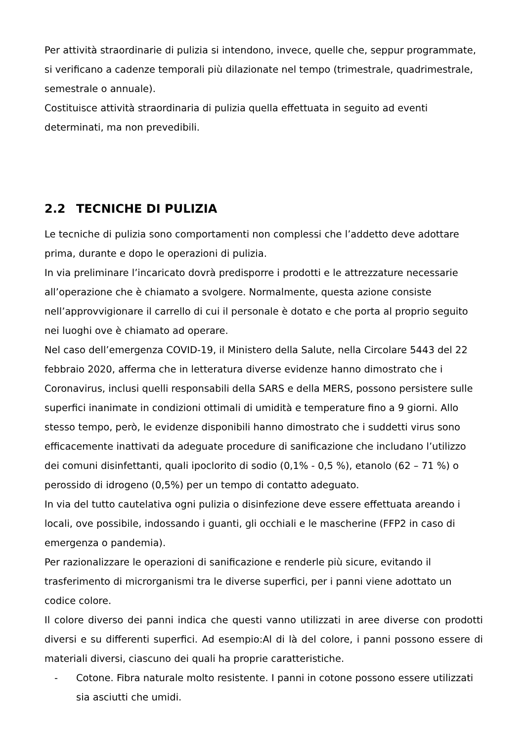Per attività straordinarie di pulizia si intendono, invece, quelle che, seppur programmate, si verificano a cadenze temporali più dilazionate nel tempo (trimestrale, quadrimestrale, semestrale o annuale).
Costituisce attività straordinaria di pulizia quella effettuata in seguito ad eventi determinati, ma non prevedibili.
2.2 TECNICHE DI PULIZIA
Le tecniche di pulizia sono comportamenti non complessi che l’addetto deve adottare prima, durante e dopo le operazioni di pulizia.
In via preliminare l’incaricato dovrà predisporre i prodotti e le attrezzature necessarie all’operazione che è chiamato a svolgere. Normalmente, questa azione consiste nell’approvvigionare il carrello di cui il personale è dotato e che porta al proprio seguito nei luoghi ove è chiamato ad operare.
Nel caso dell’emergenza COVID-19, il Ministero della Salute, nella Circolare 5443 del 22 febbraio 2020, afferma che in letteratura diverse evidenze hanno dimostrato che i Coronavirus, inclusi quelli responsabili della SARS e della MERS, possono persistere sulle superfici inanimate in condizioni ottimali di umidità e temperature fino a 9 giorni. Allo stesso tempo, però, le evidenze disponibili hanno dimostrato che i suddetti virus sono efficacemente inattivati da adeguate procedure di sanificazione che includano l’utilizzo dei comuni disinfettanti, quali ipoclorito di sodio (0,1% - 0,5 %), etanolo (62 – 71 %) o perossido di idrogeno (0,5%) per un tempo di contatto adeguato.
In via del tutto cautelativa ogni pulizia o disinfezione deve essere effettuata areando i locali, ove possibile, indossando i guanti, gli occhiali e le mascherine (FFP2 in caso di emergenza o pandemia).
Per razionalizzare le operazioni di sanificazione e renderle più sicure, evitando il trasferimento di microrganismi tra le diverse superfici, per i panni viene adottato un codice colore.
Il colore diverso dei panni indica che questi vanno utilizzati in aree diverse con prodotti diversi e su differenti superfici. Ad esempio:Al di là del colore, i panni possono essere di materiali diversi, ciascuno dei quali ha proprie caratteristiche.
- Cotone. Fibra naturale molto resistente. I panni in cotone possono essere utilizzati sia asciutti che umidi.